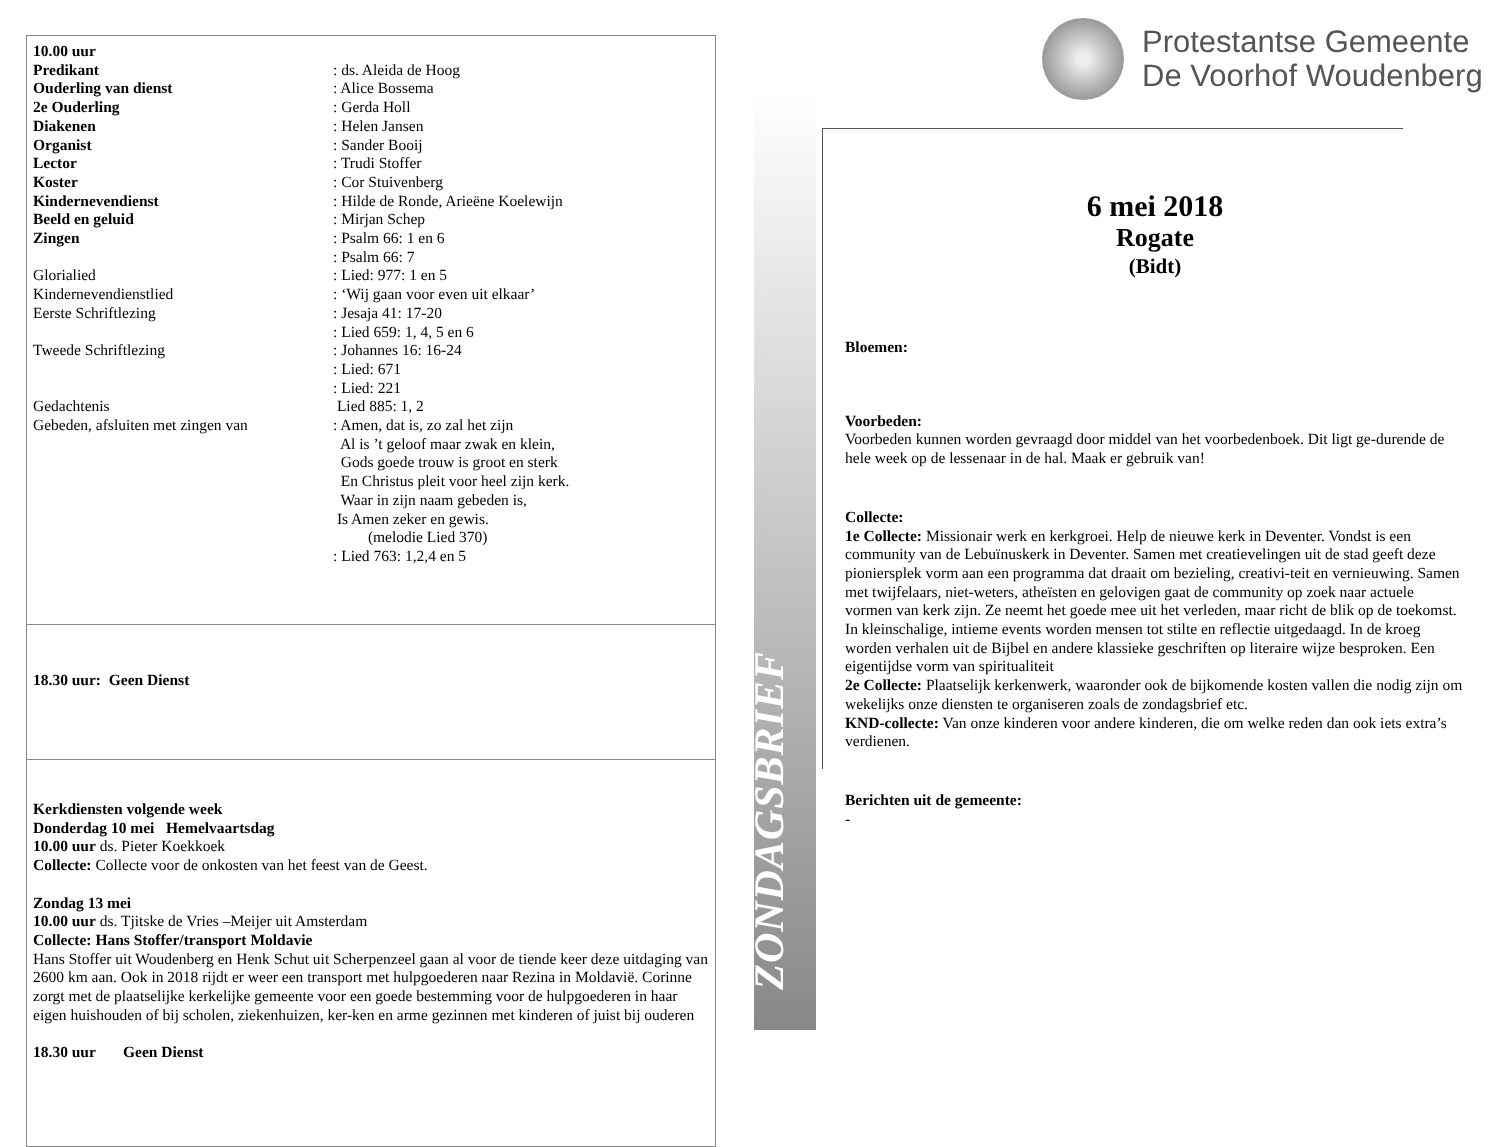10.00 uur
Predikant: ds. Aleida de Hoog
Ouderling van dienst: Alice Bossema
2e Ouderling: Gerda Holl
Diakenen: Helen Jansen
Organist: Sander Booij
Lector: Trudi Stoffer
Koster: Cor Stuivenberg
Kindernevendienst: Hilde de Ronde, Arieëne Koelewijn
Beeld en geluid: Mirjan Schep
Zingen: Psalm 66: 1 en 6
: Psalm 66: 7
Glorialied: Lied: 977: 1 en 5
Kindernevendienstlied: ‘Wij gaan voor even uit elkaar’
Eerste Schriftlezing: Jesaja 41: 17-20
: Lied 659: 1, 4, 5 en 6
Tweede Schriftlezing: Johannes 16: 16-24
: Lied: 671
: Lied: 221
Gedachtenis Lied 885: 1, 2
Gebeden, afsluiten met zingen van: Amen, dat is, zo zal het zijn
Al is ’t geloof maar zwak en klein,
Gods goede trouw is groot en sterk
En Christus pleit voor heel zijn kerk.
Waar in zijn naam gebeden is,
Is Amen zeker en gewis.
(melodie Lied 370)
: Lied 763: 1,2,4 en 5
18.30 uur: Geen Dienst
Kerkdiensten volgende week
Donderdag 10 mei Hemelvaartsdag
10.00 uur ds. Pieter Koekkoek
Collecte: Collecte voor de onkosten van het feest van de Geest.
Zondag 13 mei
10.00 uur ds. Tjitske de Vries –Meijer uit Amsterdam
Collecte: Hans Stoffer/transport Moldavie
Hans Stoffer uit Woudenberg en Henk Schut uit Scherpenzeel gaan al voor de tiende keer deze uitdaging van 2600 km aan. Ook in 2018 rijdt er weer een transport met hulpgoederen naar Rezina in Moldavië. Corinne zorgt met de plaatselijke kerkelijke gemeente voor een goede bestemming voor de hulpgoederen in haar eigen huishouden of bij scholen, ziekenhuizen, ker-ken en arme gezinnen met kinderen of juist bij ouderen
18.30 uur Geen Dienst
ZONDAGSBRIEF
Protestantse Gemeente
De Voorhof Woudenberg
6 mei 2018
Rogate
(Bidt)
Bloemen:
Voorbeden:
Voorbeden kunnen worden gevraagd door middel van het voorbedenboek. Dit ligt ge-durende de hele week op de lessenaar in de hal. Maak er gebruik van!
Collecte:
1e Collecte: Missionair werk en kerkgroei. Help de nieuwe kerk in Deventer. Vondst is een community van de Lebuïnuskerk in Deventer. Samen met creatievelingen uit de stad geeft deze pioniersplek vorm aan een programma dat draait om bezieling, creativi-teit en vernieuwing. Samen met twijfelaars, niet-weters, atheïsten en gelovigen gaat de community op zoek naar actuele vormen van kerk zijn. Ze neemt het goede mee uit het verleden, maar richt de blik op de toekomst. In kleinschalige, intieme events worden mensen tot stilte en reflectie uitgedaagd. In de kroeg worden verhalen uit de Bijbel en andere klassieke geschriften op literaire wijze besproken. Een eigentijdse vorm van spiritualiteit
2e Collecte: Plaatselijk kerkenwerk, waaronder ook de bijkomende kosten vallen die nodig zijn om wekelijks onze diensten te organiseren zoals de zondagsbrief etc.
KND-collecte: Van onze kinderen voor andere kinderen, die om welke reden dan ook iets extra’s verdienen.
Berichten uit de gemeente:
-